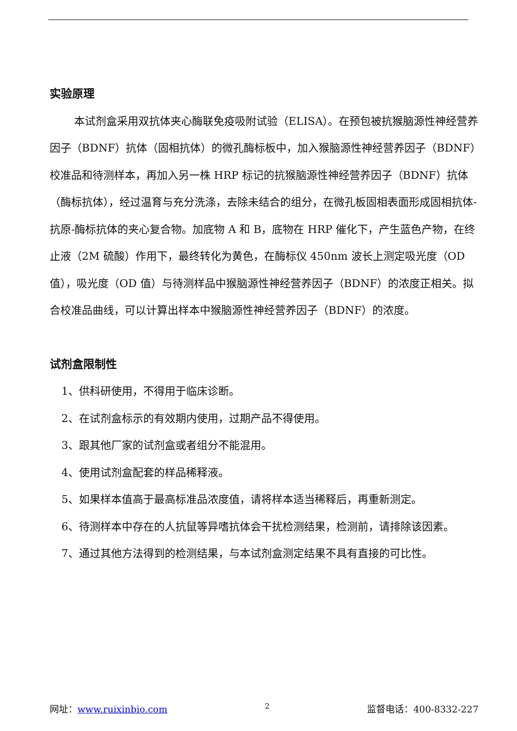实验原理
本试剂盒采用双抗体夹心酶联免疫吸附试验（ELISA）。在预包被抗猴脑源性神经营养因子（BDNF）抗体（固相抗体）的微孔酶标板中，加入猴脑源性神经营养因子（BDNF）校准品和待测样本，再加入另一株 HRP 标记的抗猴脑源性神经营养因子（BDNF）抗体（酶标抗体），经过温育与充分洗涤，去除未结合的组分，在微孔板固相表面形成固相抗体-抗原-酶标抗体的夹心复合物。加底物 A 和 B，底物在 HRP 催化下，产生蓝色产物，在终止液（2M 硫酸）作用下，最终转化为黄色，在酶标仪 450nm 波长上测定吸光度（OD 值），吸光度（OD 值）与待测样品中猴脑源性神经营养因子（BDNF）的浓度正相关。拟合校准品曲线，可以计算出样本中猴脑源性神经营养因子（BDNF）的浓度。
试剂盒限制性
1、供科研使用，不得用于临床诊断。
2、在试剂盒标示的有效期内使用，过期产品不得使用。
3、跟其他厂家的试剂盒或者组分不能混用。
4、使用试剂盒配套的样品稀释液。
5、如果样本值高于最高标准品浓度值，请将样本适当稀释后，再重新测定。
6、待测样本中存在的人抗鼠等异嗜抗体会干扰检测结果，检测前，请排除该因素。
7、通过其他方法得到的检测结果，与本试剂盒测定结果不具有直接的可比性。
网址：www.ruixinbio.com 2 监督电话：400-8332-227